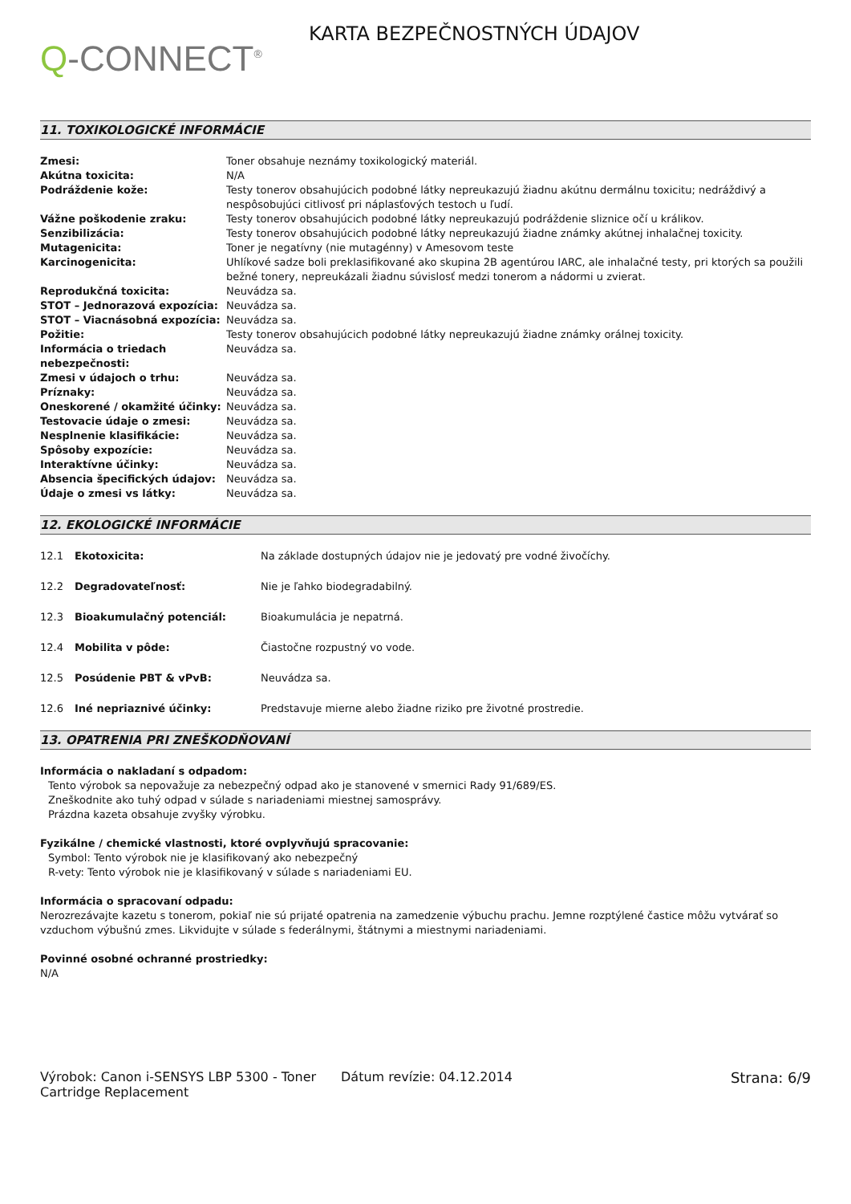Q-CONNECT<sup>®</sup>
KARTA BEZPEČNOSTNÝCH ÚDAJOV
11. TOXIKOLOGICKÉ INFORMÁCIE
| Zmesi: | Toner obsahuje neznámy toxikologický materiál. |
| Akútna toxicita: | N/A |
| Podráždenie kože: | Testy tonerov obsahujúcich podobné látky nepreukazujú žiadnu akútnu dermálnu toxicitu; nedráždivý a nespôsobujúci citlivosť pri náplasťových testoch u ľudí. |
| Vážne poškodenie zraku: | Testy tonerov obsahujúcich podobné látky nepreukazujú podráždenie sliznice očí u králikov. |
| Senzibilizácia: | Testy tonerov obsahujúcich podobné látky nepreukazujú žiadne známky akútnej inhalačnej toxicity. |
| Mutagenicita: | Toner je negatívny (nie mutagénny) v Amesovom teste |
| Karcinogenicita: | Uhlíkové sadze boli preklasifikované ako skupina 2B agentúrou IARC, ale inhalačné testy, pri ktorých sa použili bežné tonery, nepreukázali žiadnu súvislosť medzi tonerom a nádormi u zvierat. |
| Reprodukčná toxicita: | Neuvádza sa. |
| STOT – Jednorazová expozícia: | Neuvádza sa. |
| STOT – Viacnásobná expozícia: | Neuvádza sa. |
| Požitie: | Testy tonerov obsahujúcich podobné látky nepreukazujú žiadne známky orálnej toxicity. |
| Informácia o triedach nebezpečnosti: | Neuvádza sa. |
| Zmesi v údajoch o trhu: | Neuvádza sa. |
| Príznaky: | Neuvádza sa. |
| Oneskorené / okamžité účinky: | Neuvádza sa. |
| Testovacie údaje o zmesi: | Neuvádza sa. |
| Nesplnenie klasifikácie: | Neuvádza sa. |
| Spôsoby expozície: | Neuvádza sa. |
| Interaktívne účinky: | Neuvádza sa. |
| Absencia špecifických údajov: | Neuvádza sa. |
| Údaje o zmesi vs látky: | Neuvádza sa. |
12. EKOLOGICKÉ INFORMÁCIE
| 12.1 | Ekotoxicita: | Na základe dostupných údajov nie je jedovatý pre vodné živočíchy. |
| 12.2 | Degradovateľnosť: | Nie je ľahko biodegradabilný. |
| 12.3 | Bioakumulačný potenciál: | Bioakumulácia je nepatrná. |
| 12.4 | Mobilita v pôde: | Čiastočne rozpustný vo vode. |
| 12.5 | Posúdenie PBT & vPvB: | Neuvádza sa. |
| 12.6 | Iné nepriaznivé účinky: | Predstavuje mierne alebo žiadne riziko pre životné prostredie. |
13. OPATRENIA PRI ZNEŠKODŇOVANÍ
Informácia o nakladaní s odpadom:
Tento výrobok sa nepovažuje za nebezpečný odpad ako je stanovené v smernici Rady 91/689/ES.
Zneškodnite ako tuhý odpad v súlade s nariadeniami miestnej samosprávy.
Prázdna kazeta obsahuje zvyšky výrobku.
Fyzikálne / chemické vlastnosti, ktoré ovplyvňujú spracovanie:
Symbol: Tento výrobok nie je klasifikovaný ako nebezpečný
R-vety: Tento výrobok nie je klasifikovaný v súlade s nariadeniami EU.
Informácia o spracovaní odpadu:
Nerozrezávajte kazetu s tonerom, pokiaľ nie sú prijaté opatrenia na zamedzenie výbuchu prachu. Jemne rozptýlené častice môžu vytvárať so vzduchom výbušnú zmes. Likvidujte v súlade s federálnymi, štátnymi a miestnymi nariadeniami.
Povinné osobné ochranné prostriedky:
N/A
Výrobok: Canon i-SENSYS LBP 5300 - Toner Cartridge Replacement
Dátum revízie: 04.12.2014 Strana: 6/9